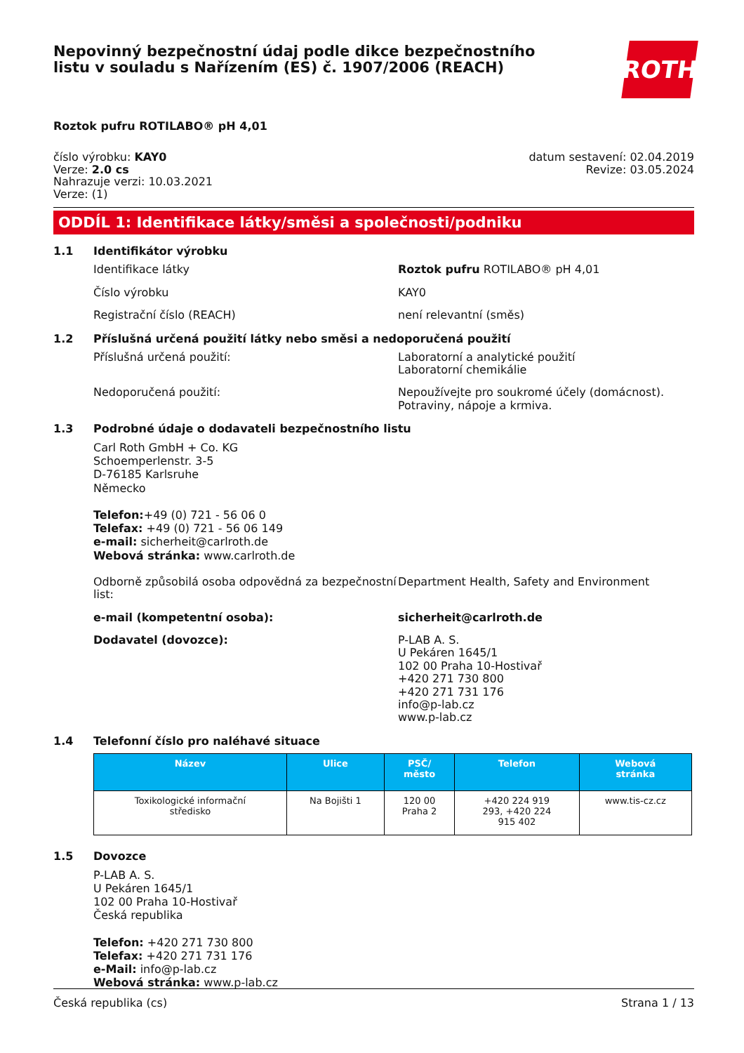Nepovinný bezpečnostní údaj podle dikce bezpečnostního
listu v souladu s Nařízením (ES) č. 1907/2006 (REACH)
ROTH
Roztok pufru ROTILABO® pH 4,01
číslo výrobku: KAY0
Verze: 2.0 cs
Nahrazuje verzi: 10.03.2021
Verze: (1)
datum sestavení: 02.04.2019
Revize: 03.05.2024
ODDÍL 1: Identifikace látky/směsi a společnosti/podniku
1.1 Identifikátor výrobku
Identifikace látky Roztok pufru ROTILABO® pH 4,01
Číslo výrobku KAY0
Registrační číslo (REACH) není relevantní (směs)
1.2 Příslušná určená použití látky nebo směsi a nedoporučená použití
Příslušná určená použití: Laboratorní a analytické použití
Laboratorní chemikálie
Nedoporučená použití: Nepoužívejte pro soukromé účely (domácnost).
Potraviny, nápoje a krmiva.
1.3 Podrobné údaje o dodavateli bezpečnostního listu
Carl Roth GmbH + Co. KG
Schoemperlenstr. 3-5
D-76185 Karlsruhe
Německo
Telefon:+49 (0) 721 - 56 06 0
Telefax: +49 (0) 721 - 56 06 149
e-mail: sicherheit@carlroth.de
Webová stránka: www.carlroth.de
Odborně způsobilá osoba odpovědná za bezpečnostní list:
Department Health, Safety and Environment
e-mail (kompetentní osoba): sicherheit@carlroth.de
Dodavatel (dovozce): P-LAB A. S.
U Pekáren 1645/1
102 00 Praha 10-Hostivař
+420 271 730 800
+420 271 731 176
info@p-lab.cz
www.p-lab.cz
1.4 Telefonní číslo pro naléhavé situace
| Název | Ulice | PSČ/ město | Telefon | Webová stránka |
| --- | --- | --- | --- | --- |
| Toxikologické informační středisko | Na Bojišti 1 | 120 00 Praha 2 | +420 224 919 293, +420 224 915 402 | www.tis-cz.cz |
1.5 Dovozce
P-LAB A. S.
U Pekáren 1645/1
102 00 Praha 10-Hostivař
Česká republika
Telefon: +420 271 730 800
Telefax: +420 271 731 176
e-Mail: info@p-lab.cz
Webová stránka: www.p-lab.cz
Česká republika (cs) Strana 1 / 13